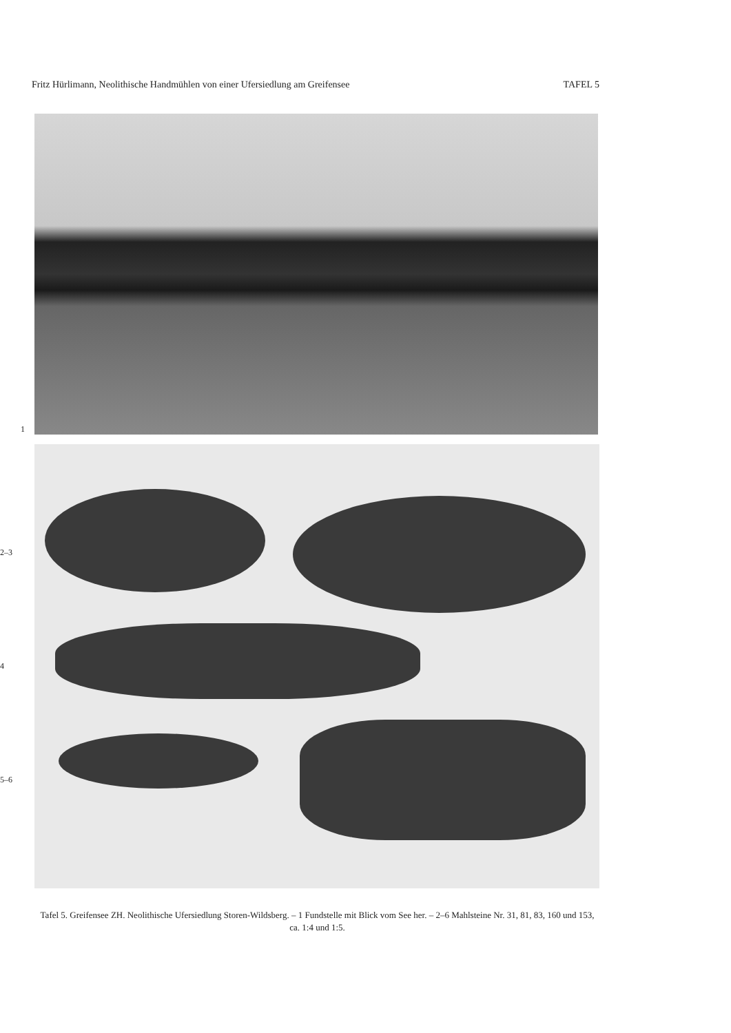Fritz Hürlimann, Neolithische Handmühlen von einer Ufersiedlung am Greifensee TAFEL 5
1
2–3
4
5–6
Tafel 5. Greifensee ZH. Neolithische Ufersiedlung Storen-Wildsberg. – 1 Fundstelle mit Blick vom See her. – 2–6 Mahlsteine Nr. 31, 81, 83, 160 und 153, ca. 1:4 und 1:5.